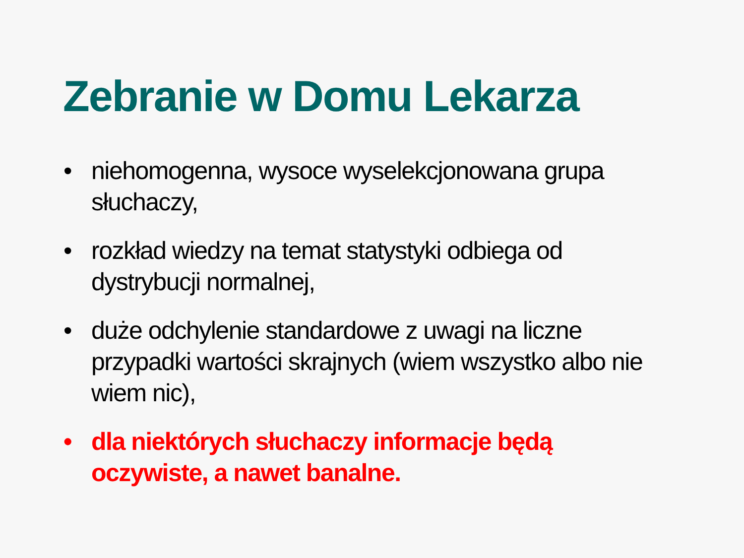Zebranie w Domu Lekarza
• niehomogenna, wysoce wyselekcjonowana grupa słuchaczy,
• rozkład wiedzy na temat statystyki odbiega od dystrybucji normalnej,
• duże odchylenie standardowe z uwagi na liczne przypadki wartości skrajnych (wiem wszystko albo nie wiem nic),
• dla niektórych słuchaczy informacje będą oczywiste, a nawet banalne.